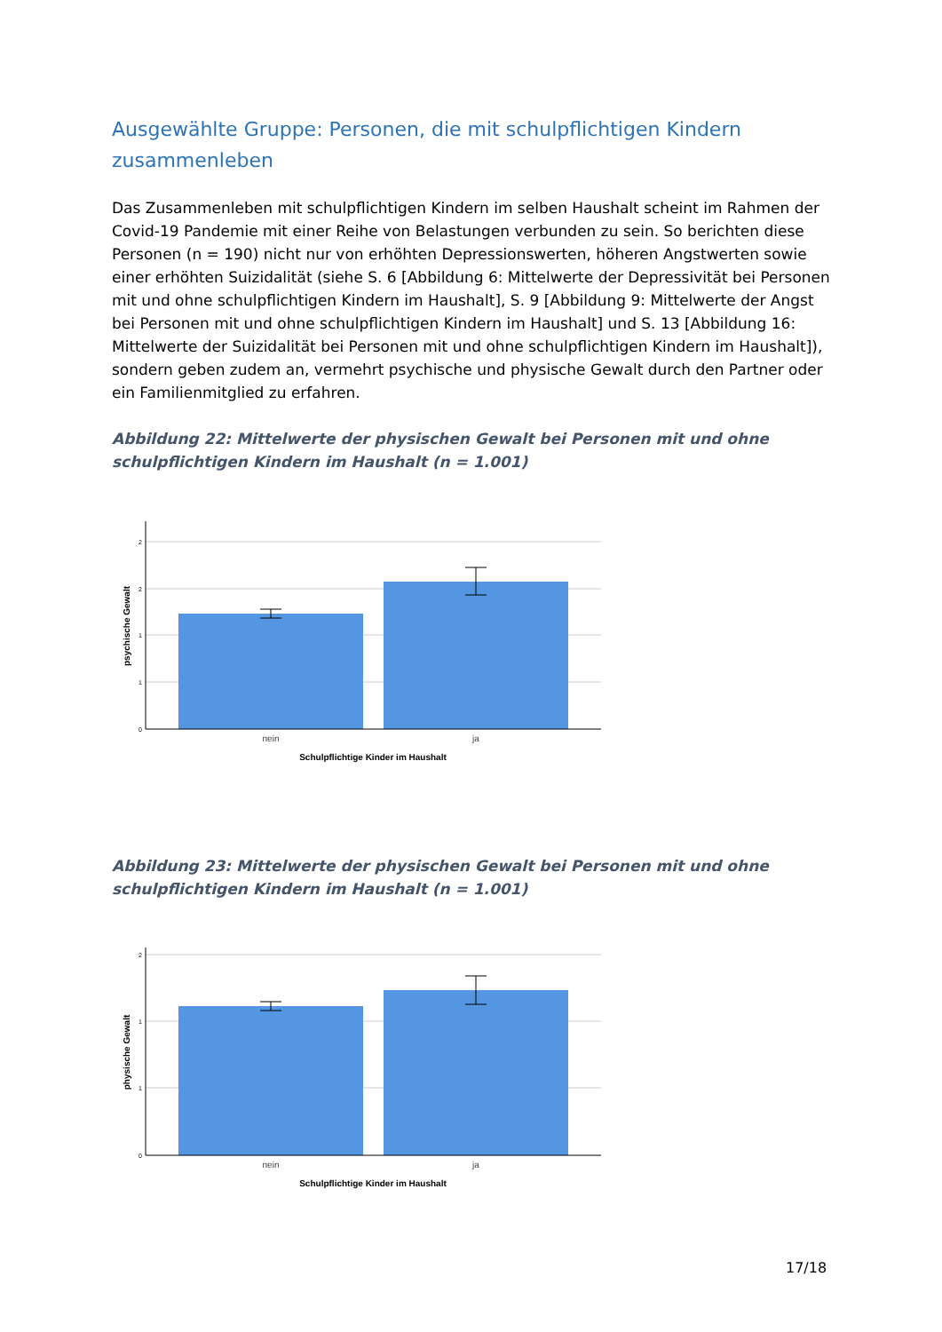Ausgewählte Gruppe: Personen, die mit schulpflichtigen Kindern zusammenleben
Das Zusammenleben mit schulpflichtigen Kindern im selben Haushalt scheint im Rahmen der Covid-19 Pandemie mit einer Reihe von Belastungen verbunden zu sein. So berichten diese Personen (n = 190) nicht nur von erhöhten Depressionswerten, höheren Angstwerten sowie einer erhöhten Suizidalität (siehe S. 6 [Abbildung 6: Mittelwerte der Depressivität bei Personen mit und ohne schulpflichtigen Kindern im Haushalt], S. 9 [Abbildung 9: Mittelwerte der Angst bei Personen mit und ohne schulpflichtigen Kindern im Haushalt] und S. 13 [Abbildung 16: Mittelwerte der Suizidalität bei Personen mit und ohne schulpflichtigen Kindern im Haushalt]), sondern geben zudem an, vermehrt psychische und physische Gewalt durch den Partner oder ein Familienmitglied zu erfahren.
Abbildung 22: Mittelwerte der physischen Gewalt bei Personen mit und ohne schulpflichtigen Kindern im Haushalt (n = 1.001)
2
2
1
1
0
nein
ja
Schulpflichtige Kinder im Haushalt
psychische Gewalt
Abbildung 23: Mittelwerte der physischen Gewalt bei Personen mit und ohne schulpflichtigen Kindern im Haushalt (n = 1.001)
2
1
1
0
nein
ja
Schulpflichtige Kinder im Haushalt
physische Gewalt
17/18